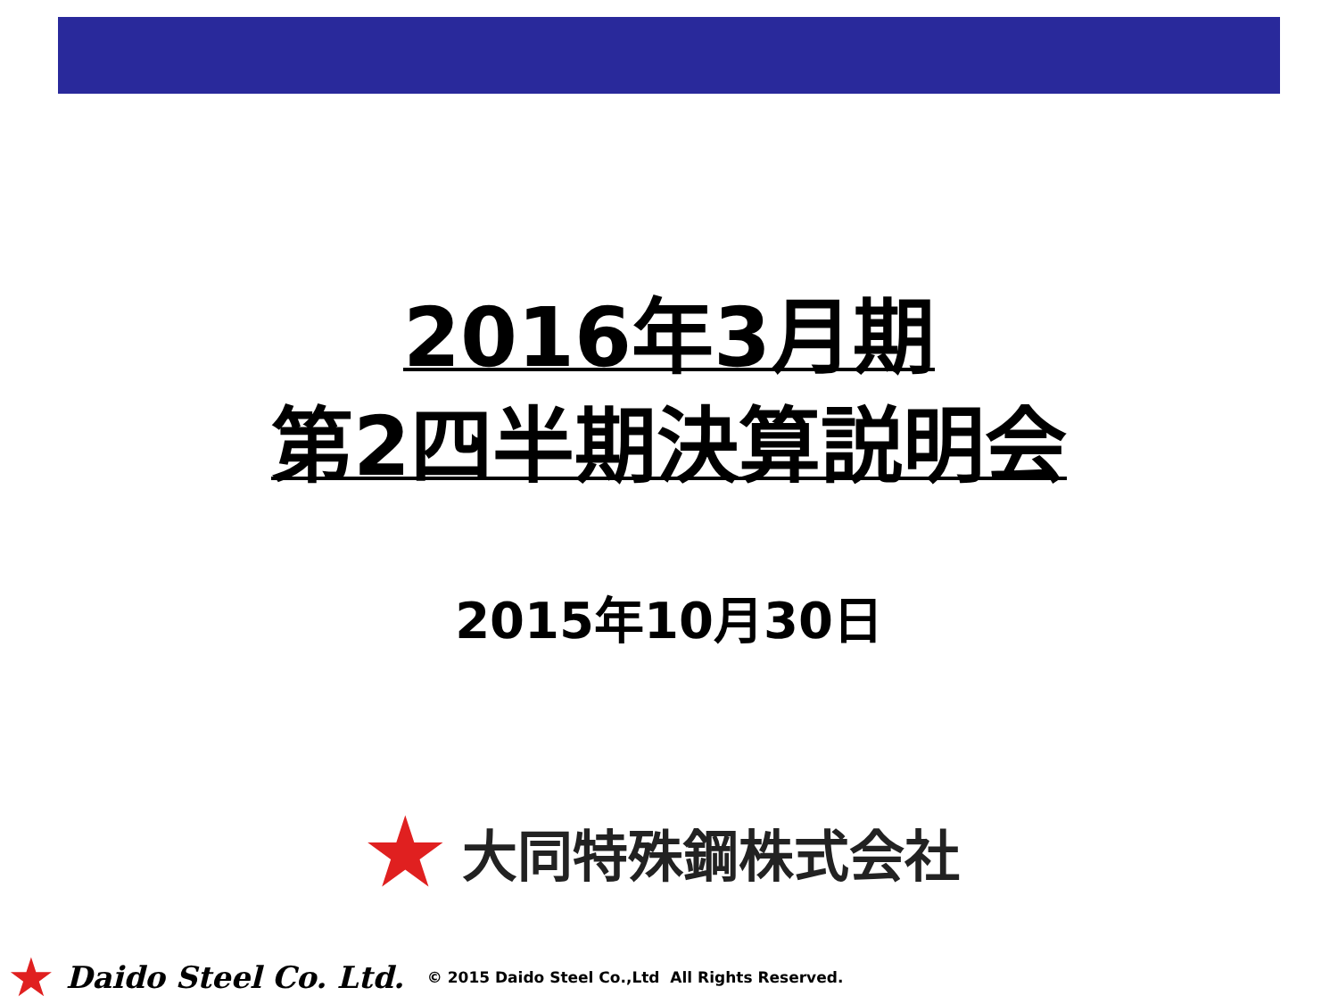2016年3月期
第2四半期決算説明会
2015年10月30日
★ 大同特殊鋼株式会社
★ Daido Steel Co. Ltd. © 2015 Daido Steel Co.,Ltd All Rights Reserved.